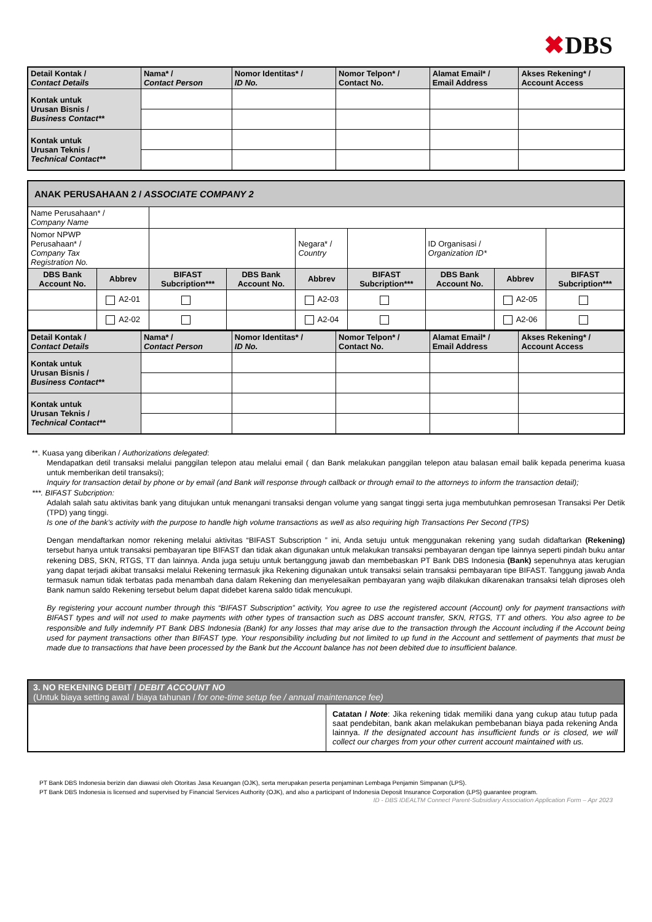✖DBS
| Detail Kontak / Contact Details | Nama* / Contact Person | Nomor Identitas* / ID No. | Nomor Telpon* / Contact No. | Alamat Email* / Email Address | Akses Rekening* / Account Access |
| --- | --- | --- | --- | --- | --- |
| Kontak untuk Urusan Bisnis / Business Contact** | | | | | |
| Kontak untuk Urusan Teknis / Technical Contact** | | | | | |
| ANAK PERUSAHAAN 2 / ASSOCIATE COMPANY 2 | | | | | | | | |
| Name Perusahaan* / Company Name | | | | | | | | |
| Nomor NPWP Perusahaan* / Company Tax Registration No. | | | | Negara* / Country | | ID Organisasi / Organization ID* | | |
| DBS Bank Account No. | Abbrev | BIFAST Subcription*** | DBS Bank Account No. | Abbrev | BIFAST Subcription*** | DBS Bank Account No. | Abbrev | BIFAST Subcription*** |
| | A2-01 | | | A2-03 | | | A2-05 | |
| | A2-02 | | | A2-04 | | | A2-06 | |
| Detail Kontak / Contact Details | Nama* / Contact Person | Nomor Identitas* / ID No. | Nomor Telpon* / Contact No. | Alamat Email* / Email Address | Akses Rekening* / Account Access |
| --- | --- | --- | --- | --- | --- |
| Kontak untuk Urusan Bisnis / Business Contact** | | | | | |
| Kontak untuk Urusan Teknis / Technical Contact** | | | | | |
**. Kuasa yang diberikan / Authorizations delegated:
Mendapatkan detil transaksi melalui panggilan telepon atau melalui email ( dan Bank melakukan panggilan telepon atau balasan email balik kepada penerima kuasa untuk memberikan detil transaksi);
Inquiry for transaction detail by phone or by email (and Bank will response through callback or through email to the attorneys to inform the transaction detail);
***. BIFAST Subcription:
Adalah salah satu aktivitas bank yang ditujukan untuk menangani transaksi dengan volume yang sangat tinggi serta juga membutuhkan pemrosesan Transaksi Per Detik (TPD) yang tinggi.
Is one of the bank’s activity with the purpose to handle high volume transactions as well as also requiring high Transactions Per Second (TPS)
Dengan mendaftarkan nomor rekening melalui aktivitas “BIFAST Subscription ” ini, Anda setuju untuk menggunakan rekening yang sudah didaftarkan (Rekening) tersebut hanya untuk transaksi pembayaran tipe BIFAST dan tidak akan digunakan untuk melakukan transaksi pembayaran dengan tipe lainnya seperti pindah buku antar rekening DBS, SKN, RTGS, TT dan lainnya. Anda juga setuju untuk bertanggung jawab dan membebaskan PT Bank DBS Indonesia (Bank) sepenuhnya atas kerugian yang dapat terjadi akibat transaksi melalui Rekening termasuk jika Rekening digunakan untuk transaksi selain transaksi pembayaran tipe BIFAST. Tanggung jawab Anda termasuk namun tidak terbatas pada menambah dana dalam Rekening dan menyelesaikan pembayaran yang wajib dilakukan dikarenakan transaksi telah diproses oleh Bank namun saldo Rekening tersebut belum dapat didebet karena saldo tidak mencukupi.
By registering your account number through this “BIFAST Subscription” activity, You agree to use the registered account (Account) only for payment transactions with BIFAST types and will not used to make payments with other types of transaction such as DBS account transfer, SKN, RTGS, TT and others. You also agree to be responsible and fully indemnify PT Bank DBS Indonesia (Bank) for any losses that may arise due to the transaction through the Account including if the Account being used for payment transactions other than BIFAST type. Your responsibility including but not limited to up fund in the Account and settlement of payments that must be made due to transactions that have been processed by the Bank but the Account balance has not been debited due to insufficient balance.
| 3. NO REKENING DEBIT / DEBIT ACCOUNT NO (Untuk biaya setting awal / biaya tahunan / for one-time setup fee / annual maintenance fee) | |
| | Catatan / Note : Jika rekening tidak memiliki dana yang cukup atau tutup pada saat pendebitan, bank akan melakukan pembebanan biaya pada rekening Anda lainnya. If the designated account has insufficient funds or is closed, we will collect our charges from your other current account maintained with us. |
PT Bank DBS Indonesia berizin dan diawasi oleh Otoritas Jasa Keuangan (OJK), serta merupakan peserta penjaminan Lembaga Penjamin Simpanan (LPS).
PT Bank DBS Indonesia is licensed and supervised by Financial Services Authority (OJK), and also a participant of Indonesia Deposit Insurance Corporation (LPS) guarantee program.
ID - DBS IDEALTM Connect Parent-Subsidiary Association Application Form – Apr 2023